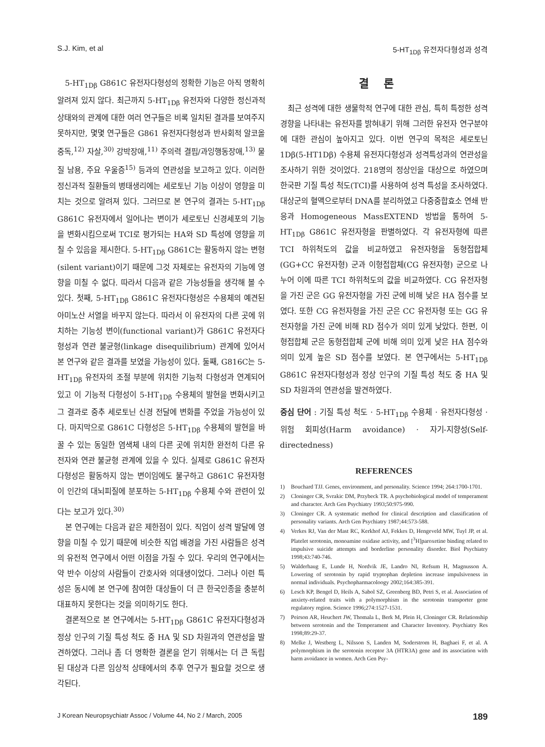S.J. Kim, et al 5-HT<sub>1Dβ</sub> 유전자다형성과 성격
5-HT<sub>1Dβ</sub> G861C 유전자다형성의 정확한 기능은 아직 명확히 알려져 있지 않다. 최근까지 5-HT<sub>1Dβ</sub> 유전자와 다양한 정신과적 상태와의 관계에 대한 여러 연구들은 비록 일치된 결과를 보여주지 못하지만, 몇몇 연구들은 G861 유전자다형성과 반사회적 알코올 중독,<sup>12)</sup> 자살,<sup>30)</sup> 강박장애,<sup>11)</sup> 주의력 결핍/과잉행동장애,<sup>13)</sup> 물질 남용, 주요 우울증<sup>15)</sup> 등과의 연관성을 보고하고 있다. 이러한 정신과적 질환들의 병태생리에는 세로토닌 기능 이상이 영향을 미치는 것으로 알려져 있다. 그러므로 본 연구의 결과는 5-HT<sub>1Dβ</sub> G861C 유전자에서 일어나는 변이가 세로토닌 신경세포의 기능을 변화시킴으로써 TCI로 평가되는 HA와 SD 특성에 영향을 끼칠 수 있음을 제시한다. 5-HT<sub>1Dβ</sub> G861C는 활동하지 않는 변형(silent variant)이기 때문에 그것 자체로는 유전자의 기능에 영향을 미칠 수 없다. 따라서 다음과 같은 가능성들을 생각해 볼 수 있다. 첫째, 5-HT<sub>1Dβ</sub> G861C 유전자다형성은 수용체의 예견된 아미노산 서열을 바꾸지 않는다. 따라서 이 유전자의 다른 곳에 위치하는 기능성 변이(functional variant)가 G861C 유전자다형성과 연관 불균형(linkage disequilibrium) 관계에 있어서 본 연구와 같은 결과를 보였을 가능성이 있다. 둘째, G816C는 5-HT<sub>1Dβ</sub> 유전자의 조절 부분에 위치한 기능적 다형성과 연계되어 있고 이 기능적 다형성이 5-HT<sub>1Dβ</sub> 수용체의 발현을 변화시키고 그 결과로 중추 세로토닌 신경 전달에 변화를 주었을 가능성이 있다. 마지막으로 G861C 다형성은 5-HT<sub>1Dβ</sub> 수용체의 발현을 바꿀 수 있는 동일한 염색체 내의 다른 곳에 위치한 완전히 다른 유전자와 연관 불균형 관계에 있을 수 있다. 실제로 G861C 유전자다형성은 활동하지 않는 변이임에도 불구하고 G861C 유전자형이 인간의 대뇌피질에 분포하는 5-HT<sub>1Dβ</sub> 수용체 수와 관련이 있다는 보고가 있다.<sup>30)</sup>
본 연구에는 다음과 같은 제한점이 있다. 직업이 성격 발달에 영향을 미칠 수 있기 때문에 비슷한 직업 배경을 가진 사람들은 성격의 유전적 연구에서 어떤 이점을 가질 수 있다. 우리의 연구에서는 약 반수 이상의 사람들이 간호사와 의대생이었다. 그러나 이런 특성은 동시에 본 연구에 참여한 대상들이 더 큰 한국인종을 충분히 대표하지 못한다는 것을 의미하기도 한다.
결론적으로 본 연구에서는 5-HT<sub>1Dβ</sub> G861C 유전자다형성과 정상 인구의 기질 특성 척도 중 HA 및 SD 차원과의 연관성을 발견하였다. 그러나 좀 더 명확한 결론을 얻기 위해서는 더 큰 독립된 대상과 다른 임상적 상태에서의 추후 연구가 필요할 것으로 생각된다.
결론
최근 성격에 대한 생물학적 연구에 대한 관심, 특히 특정한 성격 경향을 나타내는 유전자를 밝혀내기 위해 그러한 유전자 연구분야에 대한 관심이 높아지고 있다. 이번 연구의 목적은 세로토닌 1Dβ(5-HT1Dβ) 수용체 유전자다형성과 성격특성과의 연관성을 조사하기 위한 것이었다. 218명의 정상인을 대상으로 하였으며 한국판 기질 특성 척도(TCI)를 사용하여 성격 특성을 조사하였다. 대상군의 혈액으로부터 DNA를 분리하였고 다중중합효소 연쇄 반응과 Homogeneous MassEXTEND 방법을 통하여 5-HT<sub>1Dβ</sub> G861C 유전자형을 판별하였다. 각 유전자형에 따른 TCI 하위척도의 값을 비교하였고 유전자형을 동형접합체(GG+CC 유전자형) 군과 이형접합체(CG 유전자형) 군으로 나누어 이에 따른 TCI 하위척도의 값을 비교하였다. CG 유전자형을 가진 군은 GG 유전자형을 가진 군에 비해 낮은 HA 점수를 보였다. 또한 CG 유전자형을 가진 군은 CC 유전자형 또는 GG 유전자형을 가진 군에 비해 RD 점수가 의미 있게 낮았다. 한편, 이형접합체 군은 동형접합체 군에 비해 의미 있게 낮은 HA 점수와 의미 있게 높은 SD 점수를 보였다. 본 연구에서는 5-HT<sub>1Dβ</sub> G861C 유전자다형성과 정상 인구의 기질 특성 척도 중 HA 및 SD 차원과의 연관성을 발견하였다.
중심 단어 : 기질 특성 척도 · 5-HT<sub>1Dβ</sub> 수용체 · 유전자다형성 · 위험 회피성(Harm avoidance) · 자기-지향성(Self-directedness)
REFERENCES
1) Bouchard TJJ. Genes, environment, and personality. Science 1994; 264:1700-1701.
2) Cloninger CR, Svrakic DM, Przybeck TR. A psychobiological model of temperament and character. Arch Gen Psychiatry 1993;50:975-990.
3) Cloninger CR. A systematic method for clinical description and classification of personality variants. Arch Gen Psychiatry 1987;44:573-588.
4) Verkes RJ, Van der Mast RC, Kerkhof AJ, Fekkes D, Hengeveld MW, Tuyl JP, et al. Platelet serotonin, monoamine oxidase activity, and [<sup>3</sup>H]paroxetine binding related to impulsive suicide attempts and borderline personality disorder. Biol Psychiatry 1998;43:740-746.
5) Walderhaug E, Lunde H, Nordvik JE, Landro NI, Refsum H, Magnusson A. Lowering of serotonin by rapid tryptophan depletion increase impulsiveness in normal individuals. Psychopharmacoloogy 2002;164:385-391.
6) Lesch KP, Bengel D, Heils A, Sabol SZ, Greenberg BD, Petri S, et al. Association of anxiety-related traits with a polymorphism in the serotonin transporter gene regulatory region. Science 1996;274:1527-1531.
7) Peirson AR, Heuchert JW, Thomala L, Berk M, Plein H, Cloninger CR. Relationship between serotonin and the Temperament and Character Inventory. Psychiatry Res 1998;89:29-37.
8) Melke J, Westberg L, Nilsson S, Landen M, Soderstrom H, Baghaei F, et al. A polymorphism in the serotonin receptor 3A (HTR3A) gene and its association with harm avoidance in women. Arch Gen Psy-
J Korean Neuropsychiatr Assoc / Volume 44, No 2 / March, 2005 189